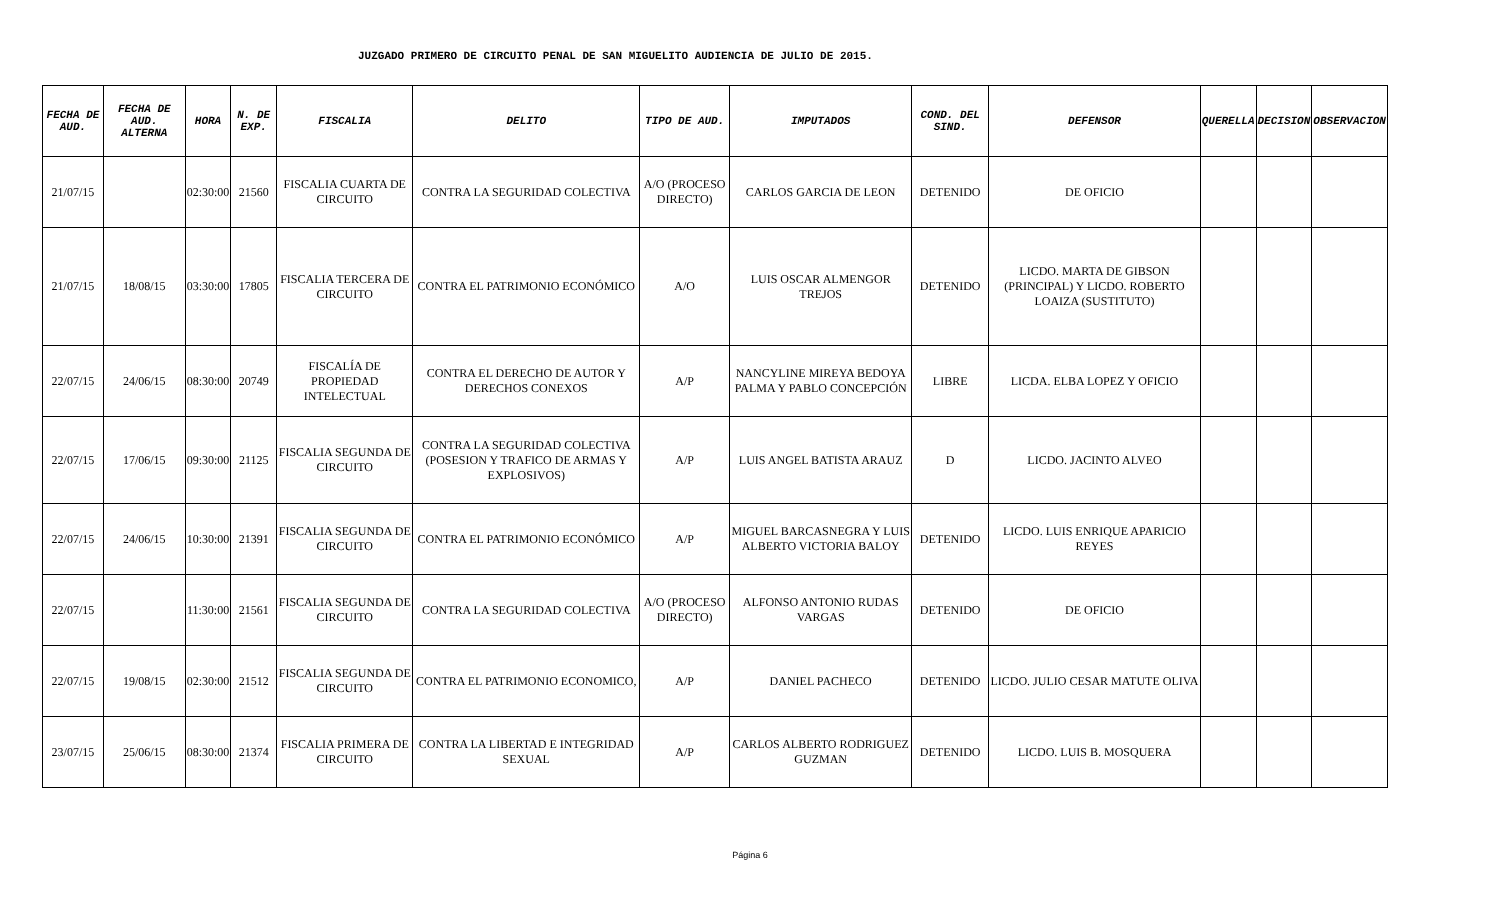JUZGADO PRIMERO DE CIRCUITO PENAL DE SAN MIGUELITO AUDIENCIA DE JULIO DE 2015.
| FECHA DE AUD. | FECHA DE AUD. ALTERNA | HORA | N. DE EXP. | FISCALIA | DELITO | TIPO DE AUD. | IMPUTADOS | COND. DEL SIND. | DEFENSOR | QUERELLA | DECISION | OBSERVACION |
| --- | --- | --- | --- | --- | --- | --- | --- | --- | --- | --- | --- | --- |
| 21/07/15 | | 02:30:00 | 21560 | FISCALIA CUARTA DE CIRCUITO | CONTRA LA SEGURIDAD COLECTIVA | A/O (PROCESO DIRECTO) | CARLOS GARCIA DE LEON | DETENIDO | DE OFICIO | | | |
| 21/07/15 | 18/08/15 | 03:30:00 | 17805 | FISCALIA TERCERA DE CIRCUITO | CONTRA EL PATRIMONIO ECONÓMICO | A/O | LUIS OSCAR ALMENGOR TREJOS | DETENIDO | LICDO. MARTA DE GIBSON (PRINCIPAL) Y LICDO. ROBERTO LOAIZA (SUSTITUTO) | | | |
| 22/07/15 | 24/06/15 | 08:30:00 | 20749 | FISCALÍA DE PROPIEDAD INTELECTUAL | CONTRA EL DERECHO DE AUTOR Y DERECHOS CONEXOS | A/P | NANCYLINE MIREYA BEDOYA PALMA Y PABLO CONCEPCIÓN | LIBRE | LICDA. ELBA LOPEZ Y OFICIO | | | |
| 22/07/15 | 17/06/15 | 09:30:00 | 21125 | FISCALIA SEGUNDA DE CIRCUITO | CONTRA LA SEGURIDAD COLECTIVA (POSESION Y TRAFICO DE ARMAS Y EXPLOSIVOS) | A/P | LUIS ANGEL BATISTA ARAUZ | D | LICDO. JACINTO ALVEO | | | |
| 22/07/15 | 24/06/15 | 10:30:00 | 21391 | FISCALIA SEGUNDA DE CIRCUITO | CONTRA EL PATRIMONIO ECONÓMICO | A/P | MIGUEL BARCASNEGRA Y LUIS ALBERTO VICTORIA BALOY | DETENIDO | LICDO. LUIS ENRIQUE APARICIO REYES | | | |
| 22/07/15 | | 11:30:00 | 21561 | FISCALIA SEGUNDA DE CIRCUITO | CONTRA LA SEGURIDAD COLECTIVA | A/O (PROCESO DIRECTO) | ALFONSO ANTONIO RUDAS VARGAS | DETENIDO | DE OFICIO | | | |
| 22/07/15 | 19/08/15 | 02:30:00 | 21512 | FISCALIA SEGUNDA DE CIRCUITO | CONTRA EL PATRIMONIO ECONOMICO, | A/P | DANIEL PACHECO | DETENIDO | LICDO. JULIO CESAR MATUTE OLIVA | | | |
| 23/07/15 | 25/06/15 | 08:30:00 | 21374 | FISCALIA PRIMERA DE CIRCUITO | CONTRA LA LIBERTAD E INTEGRIDAD SEXUAL | A/P | CARLOS ALBERTO RODRIGUEZ GUZMAN | DETENIDO | LICDO. LUIS B. MOSQUERA | | | |
Página 6